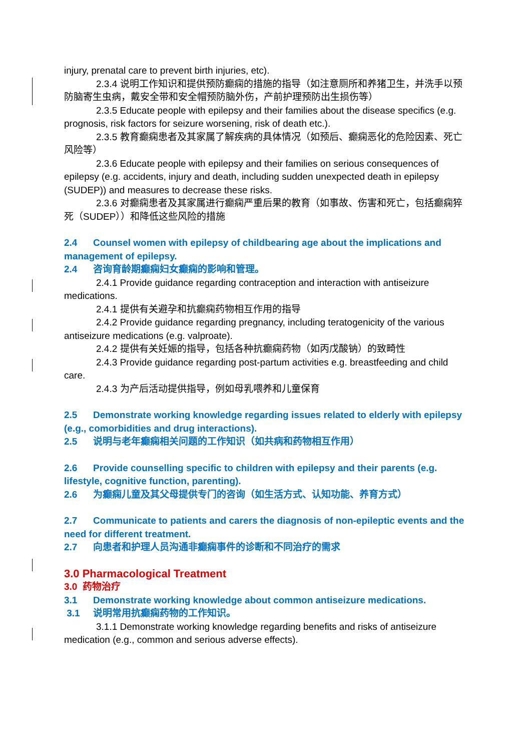injury, prenatal care to prevent birth injuries, etc).
2.3.4 说明工作知识和提供预防癫痫的措施的指导（如注意厕所和养猪卫生，并洗手以预防脑寄生虫病，戴安全带和安全帽预防脑外伤，产前护理预防出生损伤等）
2.3.5 Educate people with epilepsy and their families about the disease specifics (e.g. prognosis, risk factors for seizure worsening, risk of death etc.).
2.3.5 教育癫痫患者及其家属了解疾病的具体情况（如预后、癫痫恶化的危险因素、死亡风险等）
2.3.6 Educate people with epilepsy and their families on serious consequences of epilepsy (e.g. accidents, injury and death, including sudden unexpected death in epilepsy (SUDEP)) and measures to decrease these risks.
2.3.6 对癫痫患者及其家属进行癫痫严重后果的教育（如事故、伤害和死亡，包括癫痫猝死（SUDEP））和降低这些风险的措施
2.4 Counsel women with epilepsy of childbearing age about the implications and management of epilepsy.
2.4 咨询育龄期癫痫妇女癫痫的影响和管理。
2.4.1 Provide guidance regarding contraception and interaction with antiseizure medications.
2.4.1 提供有关避孕和抗癫痫药物相互作用的指导
2.4.2 Provide guidance regarding pregnancy, including teratogenicity of the various antiseizure medications (e.g. valproate).
2.4.2 提供有关妊娠的指导，包括各种抗癫痫药物（如丙戊酸钠）的致畸性
2.4.3 Provide guidance regarding post-partum activities e.g. breastfeeding and child care.
2.4.3 为产后活动提供指导，例如母乳喂养和儿童保育
2.5 Demonstrate working knowledge regarding issues related to elderly with epilepsy (e.g., comorbidities and drug interactions).
2.5 说明与老年癫痫相关问题的工作知识（如共病和药物相互作用）
2.6 Provide counselling specific to children with epilepsy and their parents (e.g. lifestyle, cognitive function, parenting).
2.6 为癫痫儿童及其父母提供专门的咨询（如生活方式、认知功能、养育方式）
2.7 Communicate to patients and carers the diagnosis of non-epileptic events and the need for different treatment.
2.7 向患者和护理人员沟通非癫痫事件的诊断和不同治疗的需求
3.0 Pharmacological Treatment
3.0 药物治疗
3.1 Demonstrate working knowledge about common antiseizure medications.
3.1 说明常用抗癫痫药物的工作知识。
3.1.1 Demonstrate working knowledge regarding benefits and risks of antiseizure medication (e.g., common and serious adverse effects).